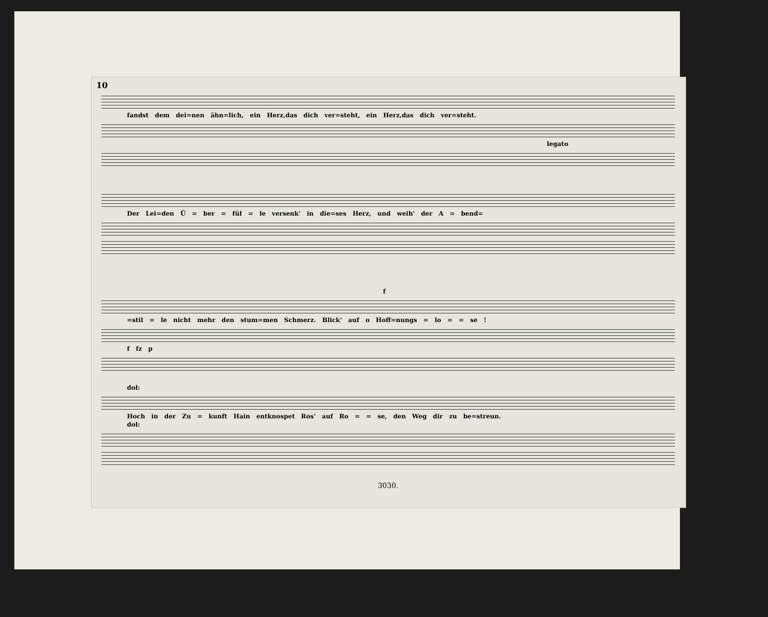10
fandst dem dei=nen ähn=lich, ein Herz,das dich ver=steht, ein Herz,das dich ver=steht.
legato
Der Lei=den Ü = ber = fül = le versenk' in die=ses Herz, und weih' der A = bend=
f
=stil = le nicht mehr den stum=men Schmerz. Blick' auf o Hoff=nungs = lo = = se !
f fz p
dol:
Hoch in der Zu = kunft Hain entknospet Ros' auf Ro = = se, den Weg dir zu be=streun.
dol:
3030.